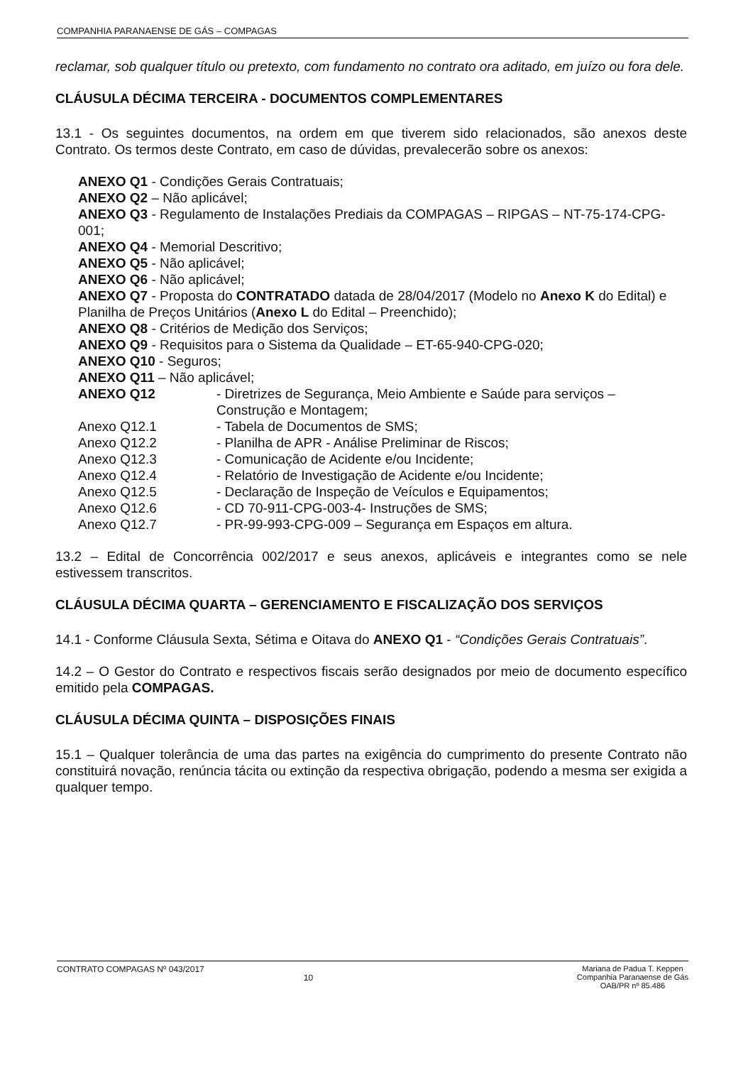COMPANHIA PARANAENSE DE GÁS – COMPAGAS
reclamar, sob qualquer título ou pretexto, com fundamento no contrato ora aditado, em juízo ou fora dele.
CLÁUSULA DÉCIMA TERCEIRA - DOCUMENTOS COMPLEMENTARES
13.1 - Os seguintes documentos, na ordem em que tiverem sido relacionados, são anexos deste Contrato. Os termos deste Contrato, em caso de dúvidas, prevalecerão sobre os anexos:
ANEXO Q1 - Condições Gerais Contratuais;
ANEXO Q2 – Não aplicável;
ANEXO Q3 - Regulamento de Instalações Prediais da COMPAGAS – RIPGAS – NT-75-174-CPG-001;
ANEXO Q4 - Memorial Descritivo;
ANEXO Q5 - Não aplicável;
ANEXO Q6 - Não aplicável;
ANEXO Q7 - Proposta do CONTRATADO datada de 28/04/2017 (Modelo no Anexo K do Edital) e Planilha de Preços Unitários (Anexo L do Edital – Preenchido);
ANEXO Q8 - Critérios de Medição dos Serviços;
ANEXO Q9 - Requisitos para o Sistema da Qualidade – ET-65-940-CPG-020;
ANEXO Q10 - Seguros;
ANEXO Q11 – Não aplicável;
| ANEXO Q12 | - Diretrizes de Segurança, Meio Ambiente e Saúde para serviços – Construção e Montagem; |
| Anexo Q12.1 | - Tabela de Documentos de SMS; |
| Anexo Q12.2 | - Planilha de APR - Análise Preliminar de Riscos; |
| Anexo Q12.3 | - Comunicação de Acidente e/ou Incidente; |
| Anexo Q12.4 | - Relatório de Investigação de Acidente e/ou Incidente; |
| Anexo Q12.5 | - Declaração de Inspeção de Veículos e Equipamentos; |
| Anexo Q12.6 | - CD 70-911-CPG-003-4- Instruções de SMS; |
| Anexo Q12.7 | - PR-99-993-CPG-009 – Segurança em Espaços em altura. |
13.2 – Edital de Concorrência 002/2017 e seus anexos, aplicáveis e integrantes como se nele estivessem transcritos.
CLÁUSULA DÉCIMA QUARTA – GERENCIAMENTO E FISCALIZAÇÃO DOS SERVIÇOS
14.1 - Conforme Cláusula Sexta, Sétima e Oitava do ANEXO Q1 - “Condições Gerais Contratuais”.
14.2 – O Gestor do Contrato e respectivos fiscais serão designados por meio de documento específico emitido pela COMPAGAS.
CLÁUSULA DÉCIMA QUINTA – DISPOSIÇÕES FINAIS
15.1 – Qualquer tolerância de uma das partes na exigência do cumprimento do presente Contrato não constituirá novação, renúncia tácita ou extinção da respectiva obrigação, podendo a mesma ser exigida a qualquer tempo.
CONTRATO COMPAGAS Nº 043/2017
10
Mariana de Padua T. Keppen
Companhia Paranaense de Gás
OAB/PR nº 85.486